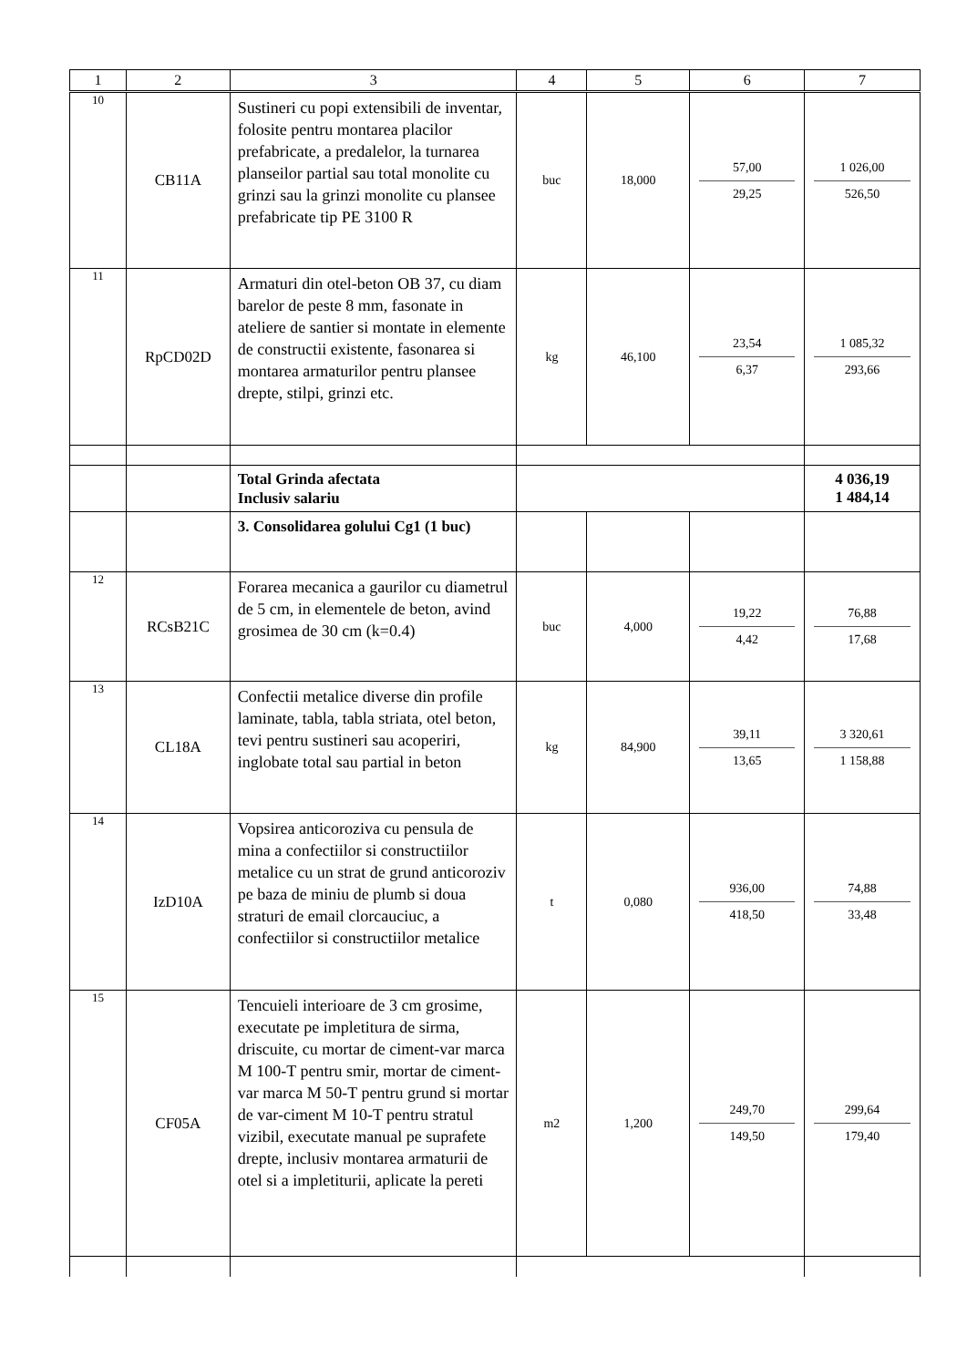| 1 | 2 | 3 | 4 | 5 | 6 | 7 |
| --- | --- | --- | --- | --- | --- | --- |
| 10 | CB11A | Sustineri cu popi extensibili de inventar, folosite pentru montarea placilor prefabricate, a predalelor, la turnarea planseilor partial sau total monolite cu grinzi sau la grinzi monolite cu plansee prefabricate tip PE 3100 R | buc | 18,000 | 57,00 29,25 | 1 026,00 526,50 |
| 11 | RpCD02D | Armaturi din otel-beton OB 37, cu diam barelor de peste 8 mm, fasonate in ateliere de santier si montate in elemente de constructii existente, fasonarea si montarea armaturilor pentru plansee drepte, stilpi, grinzi etc. | kg | 46,100 | 23,54 6,37 | 1 085,32 293,66 |
| | | Total Grinda afectata Inclusiv salariu | | | | 4 036,19 1 484,14 |
| | | 3. Consolidarea golului Cg1 (1 buc) | | | | |
| 12 | RCsB21C | Forarea mecanica a gaurilor cu diametrul de 5 cm, in elementele de beton, avind grosimea de 30 cm (k=0.4) | buc | 4,000 | 19,22 4,42 | 76,88 17,68 |
| 13 | CL18A | Confectii metalice diverse din profile laminate, tabla, tabla striata, otel beton, tevi pentru sustineri sau acoperiri, inglobate total sau partial in beton | kg | 84,900 | 39,11 13,65 | 3 320,61 1 158,88 |
| 14 | IzD10A | Vopsirea anticoroziva cu pensula de mina a confectiilor si constructiilor metalice cu un strat de grund anticoroziv pe baza de miniu de plumb si doua straturi de email clorcauciuc, a confectiilor si constructiilor metalice | t | 0,080 | 936,00 418,50 | 74,88 33,48 |
| 15 | CF05A | Tencuieli interioare de 3 cm grosime, executate pe impletitura de sirma, driscuite, cu mortar de ciment-var marca M 100-T pentru smir, mortar de ciment-var marca M 50-T pentru grund si mortar de var-ciment M 10-T pentru stratul vizibil, executate manual pe suprafete drepte, inclusiv montarea armaturii de otel si a impletiturii, aplicate la pereti | m2 | 1,200 | 249,70 149,50 | 299,64 179,40 |